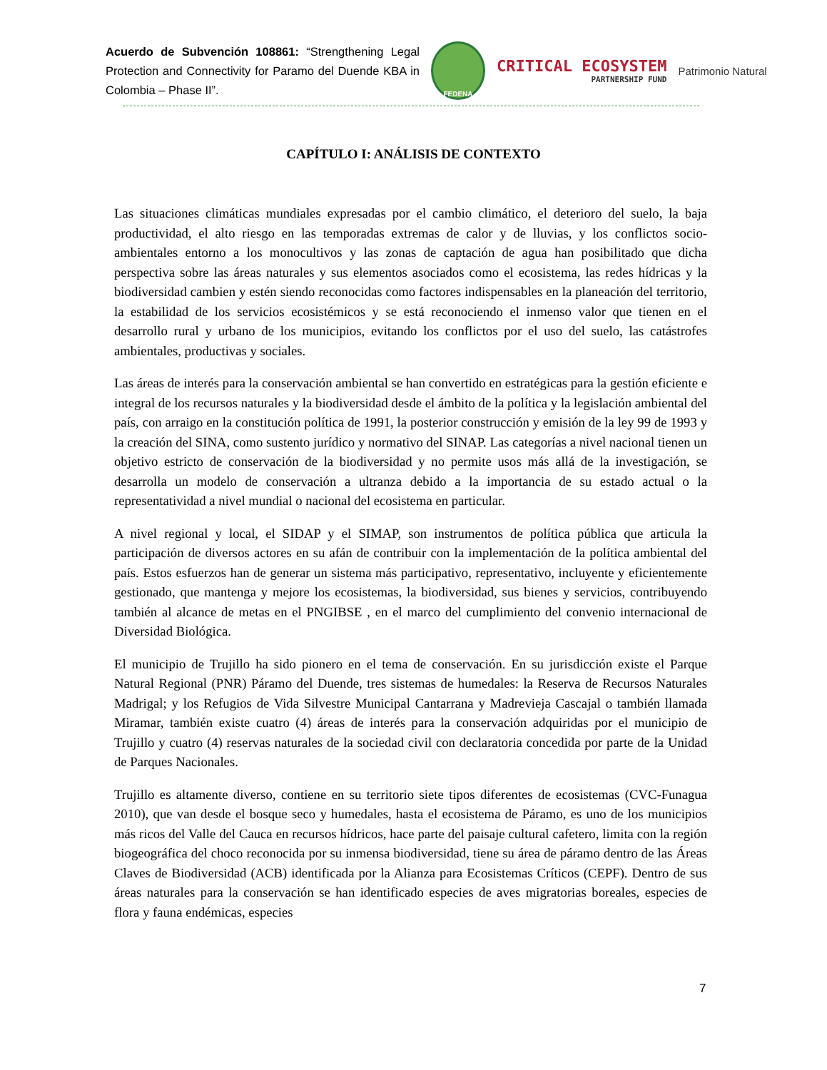Acuerdo de Subvención 108861: “Strengthening Legal Protection and Connectivity for Paramo del Duende KBA in Colombia – Phase II”.
FEDENA
CRITICAL ECOSYSTEM
PARTNERSHIP FUND
Patrimonio Natural
CAPÍTULO I: ANÁLISIS DE CONTEXTO
Las situaciones climáticas mundiales expresadas por el cambio climático, el deterioro del suelo, la baja productividad, el alto riesgo en las temporadas extremas de calor y de lluvias, y los conflictos socio-ambientales entorno a los monocultivos y las zonas de captación de agua han posibilitado que dicha perspectiva sobre las áreas naturales y sus elementos asociados como el ecosistema, las redes hídricas y la biodiversidad cambien y estén siendo reconocidas como factores indispensables en la planeación del territorio, la estabilidad de los servicios ecosistémicos y se está reconociendo el inmenso valor que tienen en el desarrollo rural y urbano de los municipios, evitando los conflictos por el uso del suelo, las catástrofes ambientales, productivas y sociales.
Las áreas de interés para la conservación ambiental se han convertido en estratégicas para la gestión eficiente e integral de los recursos naturales y la biodiversidad desde el ámbito de la política y la legislación ambiental del país, con arraigo en la constitución política de 1991, la posterior construcción y emisión de la ley 99 de 1993 y la creación del SINA, como sustento jurídico y normativo del SINAP. Las categorías a nivel nacional tienen un objetivo estricto de conservación de la biodiversidad y no permite usos más allá de la investigación, se desarrolla un modelo de conservación a ultranza debido a la importancia de su estado actual o la representatividad a nivel mundial o nacional del ecosistema en particular.
A nivel regional y local, el SIDAP y el SIMAP, son instrumentos de política pública que articula la participación de diversos actores en su afán de contribuir con la implementación de la política ambiental del país. Estos esfuerzos han de generar un sistema más participativo, representativo, incluyente y eficientemente gestionado, que mantenga y mejore los ecosistemas, la biodiversidad, sus bienes y servicios, contribuyendo también al alcance de metas en el PNGIBSE , en el marco del cumplimiento del convenio internacional de Diversidad Biológica.
El municipio de Trujillo ha sido pionero en el tema de conservación. En su jurisdicción existe el Parque Natural Regional (PNR) Páramo del Duende, tres sistemas de humedales: la Reserva de Recursos Naturales Madrigal; y los Refugios de Vida Silvestre Municipal Cantarrana y Madrevieja Cascajal o también llamada Miramar, también existe cuatro (4) áreas de interés para la conservación adquiridas por el municipio de Trujillo y cuatro (4) reservas naturales de la sociedad civil con declaratoria concedida por parte de la Unidad de Parques Nacionales.
Trujillo es altamente diverso, contiene en su territorio siete tipos diferentes de ecosistemas (CVC-Funagua 2010), que van desde el bosque seco y humedales, hasta el ecosistema de Páramo, es uno de los municipios más ricos del Valle del Cauca en recursos hídricos, hace parte del paisaje cultural cafetero, limita con la región biogeográfica del choco reconocida por su inmensa biodiversidad, tiene su área de páramo dentro de las Áreas Claves de Biodiversidad (ACB) identificada por la Alianza para Ecosistemas Críticos (CEPF). Dentro de sus áreas naturales para la conservación se han identificado especies de aves migratorias boreales, especies de flora y fauna endémicas, especies
7